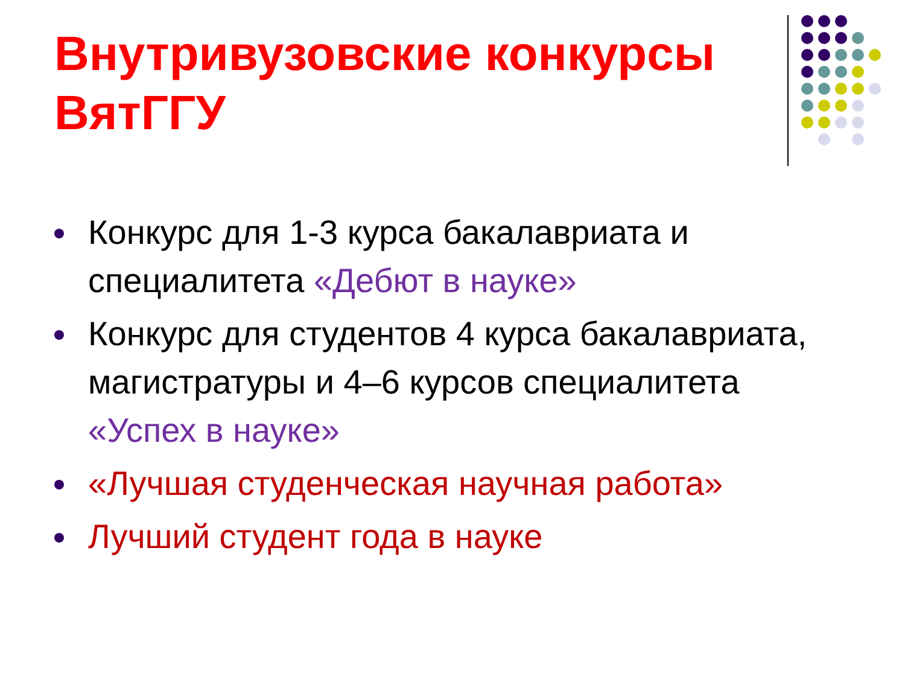Внутривузовские конкурсы
ВятГГУ
Конкурс для 1-3 курса бакалавриата и специалитета «Дебют в науке»
Конкурс для студентов 4 курса бакалавриата, магистратуры и 4–6 курсов специалитета «Успех в науке»
«Лучшая студенческая научная работа»
Лучший студент года в науке